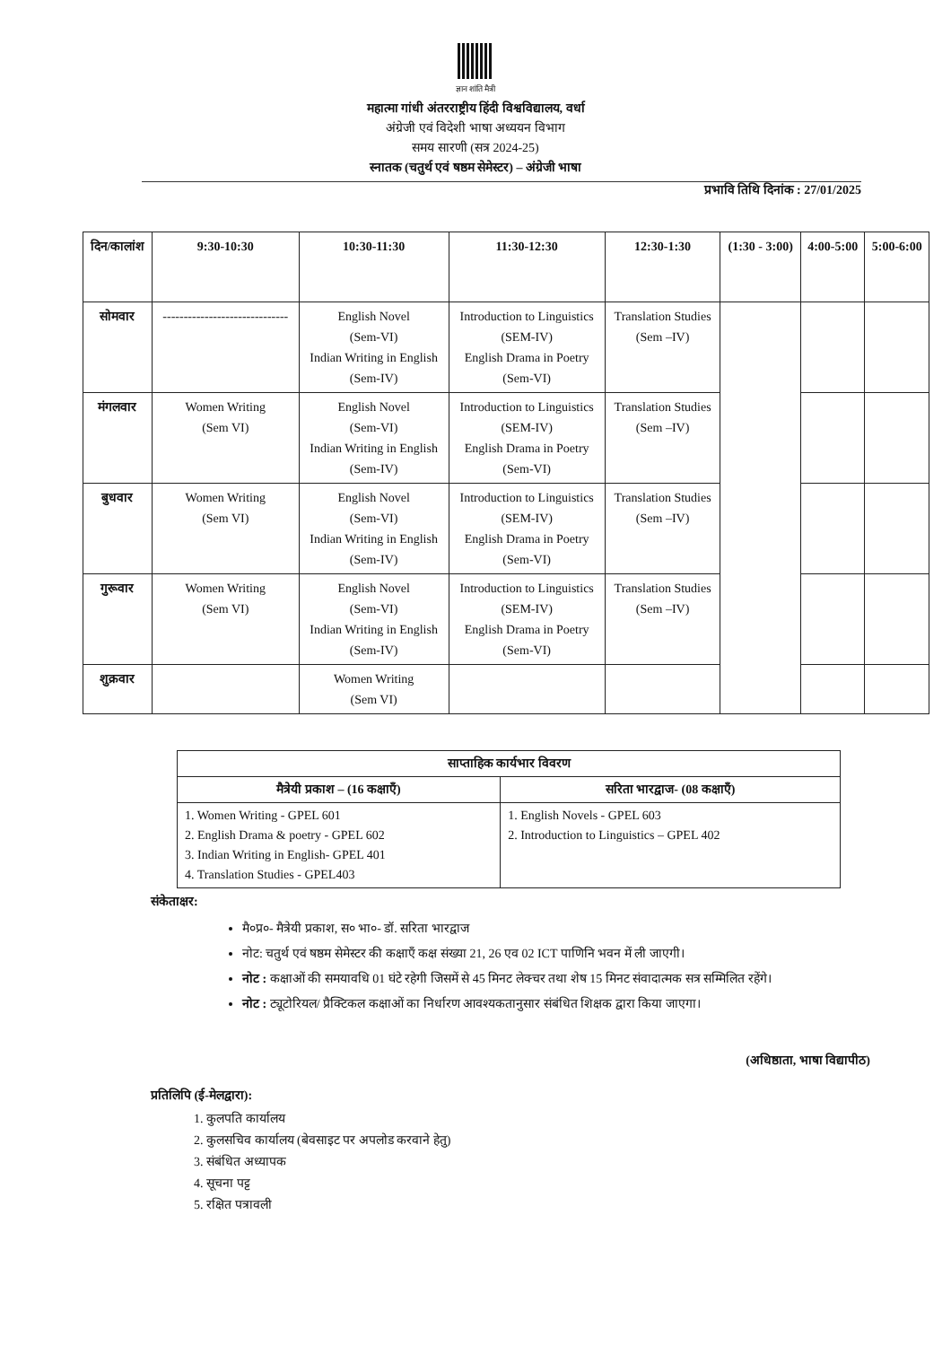ज्ञान शांति मैत्री
महात्मा गांधी अंतरराष्ट्रीय हिंदी विश्वविद्यालय, वर्धा
अंग्रेजी एवं विदेशी भाषा अध्ययन विभाग
समय सारणी (सत्र 2024-25)
स्नातक (चतुर्थ एवं षष्ठम सेमेस्टर) – अंग्रेजी भाषा
प्रभावि तिथि दिनांक : 27/01/2025
| दिन/कालांश | 9:30-10:30 | 10:30-11:30 | 11:30-12:30 | 12:30-1:30 | (1:30 - 3:00) | 4:00-5:00 | 5:00-6:00 |
| --- | --- | --- | --- | --- | --- | --- | --- |
| सोमवार | ------------------------------ | English Novel (Sem-VI) Indian Writing in English (Sem-IV) | Introduction to Linguistics (SEM-IV) English Drama in Poetry (Sem-VI) | Translation Studies (Sem –IV) | | | |
| मंगलवार | Women Writing (Sem VI) | English Novel (Sem-VI) Indian Writing in English (Sem-IV) | Introduction to Linguistics (SEM-IV) English Drama in Poetry (Sem-VI) | Translation Studies (Sem –IV) | | | |
| बुधवार | Women Writing (Sem VI) | English Novel (Sem-VI) Indian Writing in English (Sem-IV) | Introduction to Linguistics (SEM-IV) English Drama in Poetry (Sem-VI) | Translation Studies (Sem –IV) | | | |
| गुरूवार | Women Writing (Sem VI) | English Novel (Sem-VI) Indian Writing in English (Sem-IV) | Introduction to Linguistics (SEM-IV) English Drama in Poetry (Sem-VI) | Translation Studies (Sem –IV) | | | |
| शुक्रवार | | Women Writing (Sem VI) | | | | | |
| साप्ताहिक कार्यभार विवरण | |
| --- | --- |
| मैत्रेयी प्रकाश – (16 कक्षाएँ) | सरिता भारद्वाज- (08 कक्षाएँ) |
| 1. Women Writing - GPEL 601 2. English Drama & poetry - GPEL 602 3. Indian Writing in English- GPEL 401 4. Translation Studies - GPEL403 | 1. English Novels - GPEL 603 2. Introduction to Linguistics – GPEL 402 |
संकेताक्षर:
मै०प्र०- मैत्रेयी प्रकाश, स० भा०- डॉ. सरिता भारद्वाज
नोट: चतुर्थ एवं षष्ठम सेमेस्टर की कक्षाएँ कक्ष संख्या 21, 26 एव 02 ICT पाणिनि भवन में ली जाएगी।
नोट : कक्षाओं की समयावधि 01 घंटे रहेगी जिसमें से 45 मिनट लेक्चर तथा शेष 15 मिनट संवादात्मक सत्र सम्मिलित रहेंगे।
नोट : ट्यूटोरियल/ प्रैक्टिकल कक्षाओं का निर्धारण आवश्यकतानुसार संबंधित शिक्षक द्वारा किया जाएगा।
(अधिष्ठाता, भाषा विद्यापीठ)
प्रतिलिपि (ई-मेलद्वारा):
1. कुलपति कार्यालय
2. कुलसचिव कार्यालय (बेवसाइट पर अपलोड करवाने हेतु)
3. संबंधित अध्यापक
4. सूचना पट्ट
5. रक्षित पत्रावली